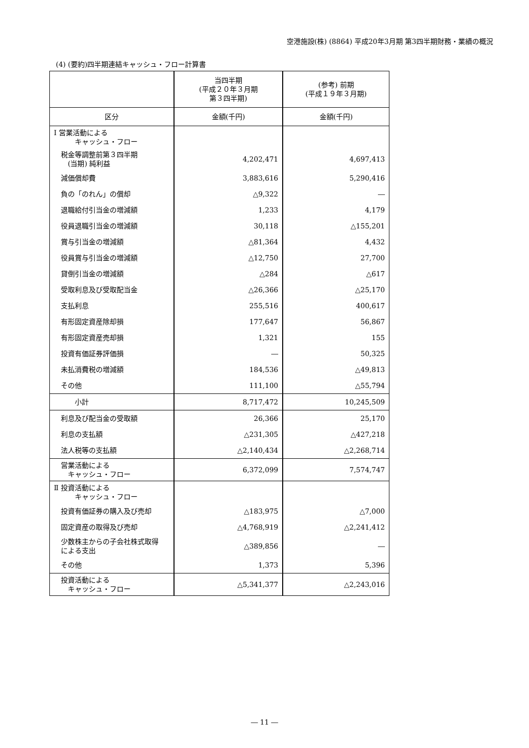空港施設(株) (8864) 平成20年3月期 第3四半期財務・業績の概況
(4) (要約)四半期連結キャッシュ・フロー計算書
| | 当四半期 (平成２０年３月期 第３四半期) | (参考) 前期 (平成１９年３月期) |
| 区分 | 金額(千円) | 金額(千円) |
| Ⅰ 営業活動による キャッシュ・フロー | | |
| 税金等調整前第３四半期 (当期) 純利益 | 4,202,471 | 4,697,413 |
| 減価償却費 | 3,883,616 | 5,290,416 |
| 負の「のれん」の償却 | △9,322 | ― |
| 退職給付引当金の増減額 | 1,233 | 4,179 |
| 役員退職引当金の増減額 | 30,118 | △155,201 |
| 賞与引当金の増減額 | △81,364 | 4,432 |
| 役員賞与引当金の増減額 | △12,750 | 27,700 |
| 貸倒引当金の増減額 | △284 | △617 |
| 受取利息及び受取配当金 | △26,366 | △25,170 |
| 支払利息 | 255,516 | 400,617 |
| 有形固定資産除却損 | 177,647 | 56,867 |
| 有形固定資産売却損 | 1,321 | 155 |
| 投資有価証券評価損 | ― | 50,325 |
| 未払消費税の増減額 | 184,536 | △49,813 |
| その他 | 111,100 | △55,794 |
| 小計 | 8,717,472 | 10,245,509 |
| 利息及び配当金の受取額 | 26,366 | 25,170 |
| 利息の支払額 | △231,305 | △427,218 |
| 法人税等の支払額 | △2,140,434 | △2,268,714 |
| 営業活動による キャッシュ・フロー | 6,372,099 | 7,574,747 |
| Ⅱ 投資活動による キャッシュ・フロー | | |
| 投資有価証券の購入及び売却 | △183,975 | △7,000 |
| 固定資産の取得及び売却 | △4,768,919 | △2,241,412 |
| 少数株主からの子会社株式取得 による支出 | △389,856 | ― |
| その他 | 1,373 | 5,396 |
| 投資活動による キャッシュ・フロー | △5,341,377 | △2,243,016 |
― 11 ―